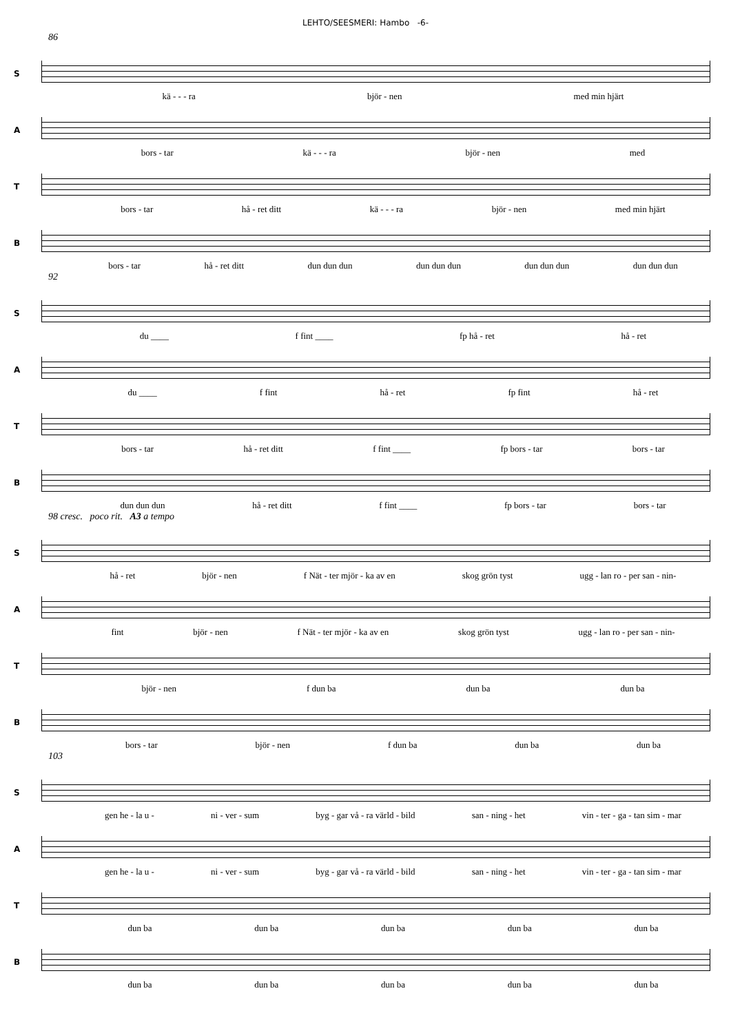LEHTO/SEESMERI: Hambo -6-
86
S
kä - - - ra björ - nen med min hjärt
A
bors - tar kä - - - ra björ - nen med
T
bors - tar hå - ret ditt kä - - - ra björ - nen med min hjärt
B
bors - tar hå - ret ditt dun dun dun dun dun dun dun dun dun dun dun dun
92
S
du ____ f fint ____ fp hå - ret hå - ret
A
du ____ f fint hå - ret fp fint hå - ret
T
bors - tar hå - ret ditt f fint ____ fp bors - tar bors - tar
B
dun dun dun hå - ret ditt f fint ____ fp bors - tar bors - tar
98 cresc. poco rit. A3 a tempo
S
hå - ret björ - nen f Nät - ter mjör - ka av en skog grön tyst ugg - lan ro - per san - nin-
A
fint björ - nen f Nät - ter mjör - ka av en skog grön tyst ugg - lan ro - per san - nin-
T
björ - nen f dun ba dun ba dun ba
B
bors - tar björ - nen f dun ba dun ba dun ba
103
S
gen he - la u - ni - ver - sum byg - gar vå - ra värld - bild san - ning - het vin - ter - ga - tan sim - mar
A
gen he - la u - ni - ver - sum byg - gar vå - ra värld - bild san - ning - het vin - ter - ga - tan sim - mar
T
dun ba dun ba dun ba dun ba dun ba
B
dun ba dun ba dun ba dun ba dun ba